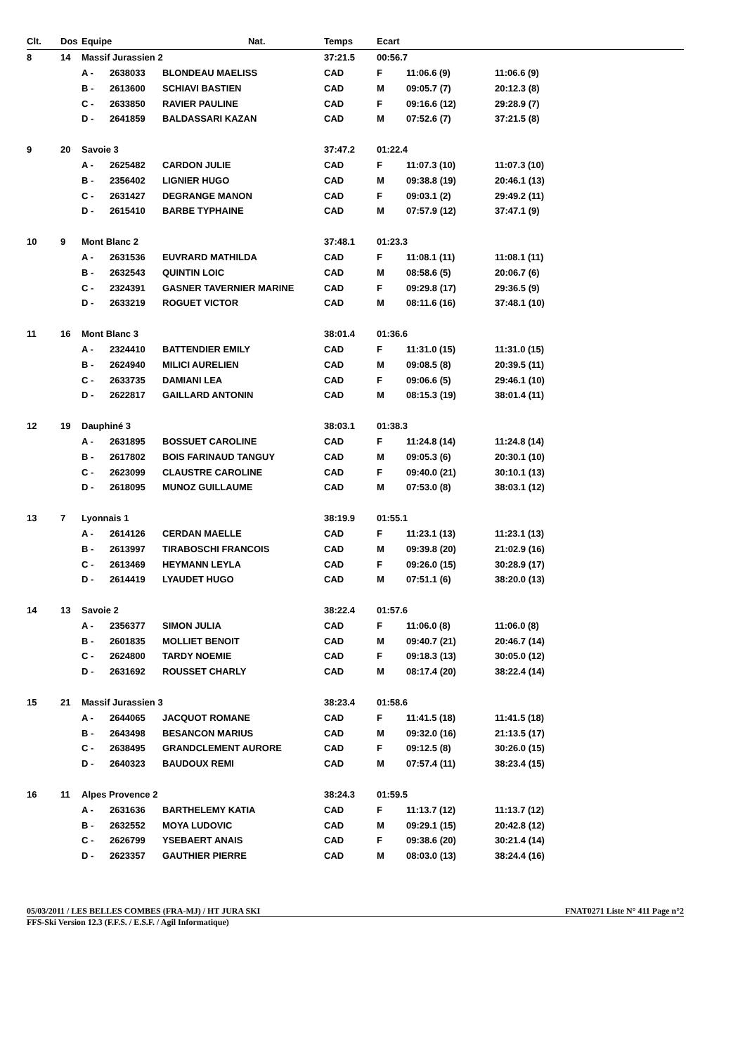| Clt. | Dos | Equipe Nat. | | | Temps | Ecart | | |
| --- | --- | --- | --- | --- | --- | --- | --- | --- |
| 8 | 14 | Massif Jurassien 2 | | | 37:21.5 | 00:56.7 | | |
| | | A - | 2638033 | BLONDEAU MAELISS | CAD | F | 11:06.6 (9) | 11:06.6 (9) |
| | | B - | 2613600 | SCHIAVI BASTIEN | CAD | M | 09:05.7 (7) | 20:12.3 (8) |
| | | C - | 2633850 | RAVIER PAULINE | CAD | F | 09:16.6 (12) | 29:28.9 (7) |
| | | D - | 2641859 | BALDASSARI KAZAN | CAD | M | 07:52.6 (7) | 37:21.5 (8) |
| 9 | 20 | Savoie 3 | | | 37:47.2 | 01:22.4 | | |
| | | A - | 2625482 | CARDON JULIE | CAD | F | 11:07.3 (10) | 11:07.3 (10) |
| | | B - | 2356402 | LIGNIER HUGO | CAD | M | 09:38.8 (19) | 20:46.1 (13) |
| | | C - | 2631427 | DEGRANGE MANON | CAD | F | 09:03.1 (2) | 29:49.2 (11) |
| | | D - | 2615410 | BARBE TYPHAINE | CAD | M | 07:57.9 (12) | 37:47.1 (9) |
| 10 | 9 | Mont Blanc 2 | | | 37:48.1 | 01:23.3 | | |
| | | A - | 2631536 | EUVRARD MATHILDA | CAD | F | 11:08.1 (11) | 11:08.1 (11) |
| | | B - | 2632543 | QUINTIN LOIC | CAD | M | 08:58.6 (5) | 20:06.7 (6) |
| | | C - | 2324391 | GASNER TAVERNIER MARINE | CAD | F | 09:29.8 (17) | 29:36.5 (9) |
| | | D - | 2633219 | ROGUET VICTOR | CAD | M | 08:11.6 (16) | 37:48.1 (10) |
| 11 | 16 | Mont Blanc 3 | | | 38:01.4 | 01:36.6 | | |
| | | A - | 2324410 | BATTENDIER EMILY | CAD | F | 11:31.0 (15) | 11:31.0 (15) |
| | | B - | 2624940 | MILICI AURELIEN | CAD | M | 09:08.5 (8) | 20:39.5 (11) |
| | | C - | 2633735 | DAMIANI LEA | CAD | F | 09:06.6 (5) | 29:46.1 (10) |
| | | D - | 2622817 | GAILLARD ANTONIN | CAD | M | 08:15.3 (19) | 38:01.4 (11) |
| 12 | 19 | Dauphiné 3 | | | 38:03.1 | 01:38.3 | | |
| | | A - | 2631895 | BOSSUET CAROLINE | CAD | F | 11:24.8 (14) | 11:24.8 (14) |
| | | B - | 2617802 | BOIS FARINAUD TANGUY | CAD | M | 09:05.3 (6) | 20:30.1 (10) |
| | | C - | 2623099 | CLAUSTRE CAROLINE | CAD | F | 09:40.0 (21) | 30:10.1 (13) |
| | | D - | 2618095 | MUNOZ GUILLAUME | CAD | M | 07:53.0 (8) | 38:03.1 (12) |
| 13 | 7 | Lyonnais 1 | | | 38:19.9 | 01:55.1 | | |
| | | A - | 2614126 | CERDAN MAELLE | CAD | F | 11:23.1 (13) | 11:23.1 (13) |
| | | B - | 2613997 | TIRABOSCHI FRANCOIS | CAD | M | 09:39.8 (20) | 21:02.9 (16) |
| | | C - | 2613469 | HEYMANN LEYLA | CAD | F | 09:26.0 (15) | 30:28.9 (17) |
| | | D - | 2614419 | LYAUDET HUGO | CAD | M | 07:51.1 (6) | 38:20.0 (13) |
| 14 | 13 | Savoie 2 | | | 38:22.4 | 01:57.6 | | |
| | | A - | 2356377 | SIMON JULIA | CAD | F | 11:06.0 (8) | 11:06.0 (8) |
| | | B - | 2601835 | MOLLIET BENOIT | CAD | M | 09:40.7 (21) | 20:46.7 (14) |
| | | C - | 2624800 | TARDY NOEMIE | CAD | F | 09:18.3 (13) | 30:05.0 (12) |
| | | D - | 2631692 | ROUSSET CHARLY | CAD | M | 08:17.4 (20) | 38:22.4 (14) |
| 15 | 21 | Massif Jurassien 3 | | | 38:23.4 | 01:58.6 | | |
| | | A - | 2644065 | JACQUOT ROMANE | CAD | F | 11:41.5 (18) | 11:41.5 (18) |
| | | B - | 2643498 | BESANCON MARIUS | CAD | M | 09:32.0 (16) | 21:13.5 (17) |
| | | C - | 2638495 | GRANDCLEMENT AURORE | CAD | F | 09:12.5 (8) | 30:26.0 (15) |
| | | D - | 2640323 | BAUDOUX REMI | CAD | M | 07:57.4 (11) | 38:23.4 (15) |
| 16 | 11 | Alpes Provence 2 | | | 38:24.3 | 01:59.5 | | |
| | | A - | 2631636 | BARTHELEMY KATIA | CAD | F | 11:13.7 (12) | 11:13.7 (12) |
| | | B - | 2632552 | MOYA LUDOVIC | CAD | M | 09:29.1 (15) | 20:42.8 (12) |
| | | C - | 2626799 | YSEBAERT ANAIS | CAD | F | 09:38.6 (20) | 30:21.4 (14) |
| | | D - | 2623357 | GAUTHIER PIERRE | CAD | M | 08:03.0 (13) | 38:24.4 (16) |
05/03/2011 / LES BELLES COMBES (FRA-MJ) / HT JURA SKI FNAT0271 Liste N° 411 Page n°2
FFS-Ski Version 12.3 (F.F.S. / E.S.F. / Agil Informatique)